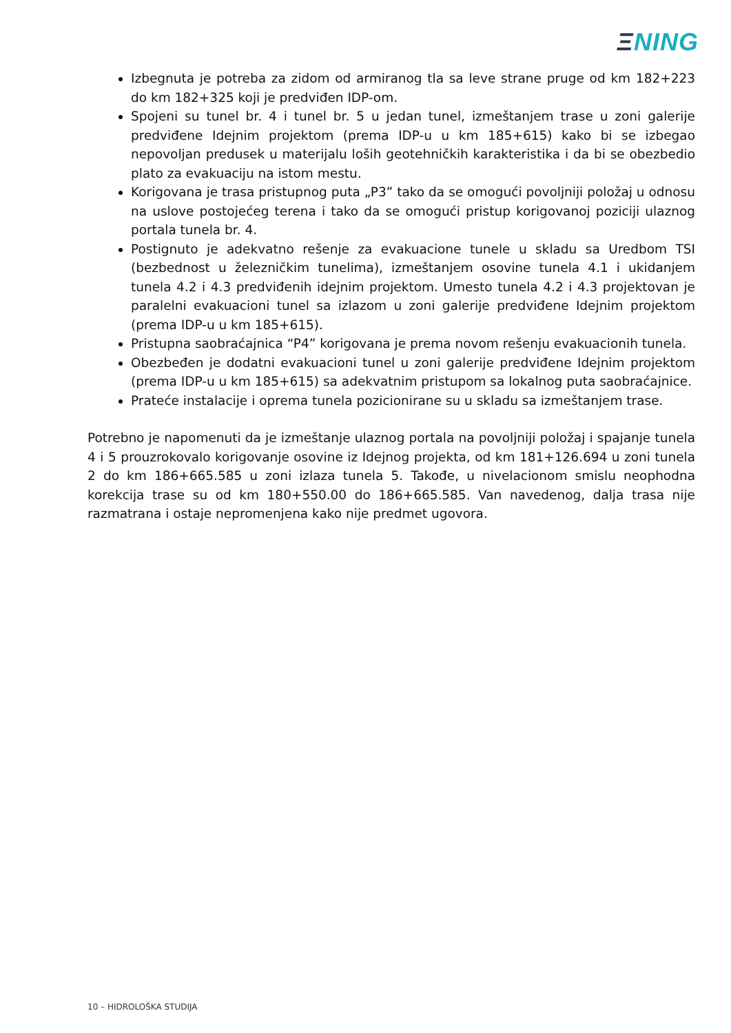ΞNING
Izbegnuta je potreba za zidom od armiranog tla sa leve strane pruge od km 182+223 do km 182+325 koji je predviđen IDP-om.
Spojeni su tunel br. 4 i tunel br. 5 u jedan tunel, izmeštanjem trase u zoni galerije predviđene Idejnim projektom (prema IDP-u u km 185+615) kako bi se izbegao nepovoljan predusek u materijalu loših geotehničkih karakteristika i da bi se obezbedio plato za evakuaciju na istom mestu.
Korigovana je trasa pristupnog puta „P3” tako da se omogući povoljniji položaj u odnosu na uslove postojećeg terena i tako da se omogući pristup korigovanoj poziciji ulaznog portala tunela br. 4.
Postignuto je adekvatno rešenje za evakuacione tunele u skladu sa Uredbom TSI (bezbednost u železničkim tunelima), izmeštanjem osovine tunela 4.1 i ukidanjem tunela 4.2 i 4.3 predviđenih idejnim projektom. Umesto tunela 4.2 i 4.3 projektovan je paralelni evakuacioni tunel sa izlazom u zoni galerije predviđene Idejnim projektom (prema IDP-u u km 185+615).
Pristupna saobraćajnica “P4” korigovana je prema novom rešenju evakuacionih tunela.
Obezbeđen je dodatni evakuacioni tunel u zoni galerije predviđene Idejnim projektom (prema IDP-u u km 185+615) sa adekvatnim pristupom sa lokalnog puta saobraćajnice.
Prateće instalacije i oprema tunela pozicionirane su u skladu sa izmeštanjem trase.
Potrebno je napomenuti da je izmeštanje ulaznog portala na povoljniji položaj i spajanje tunela 4 i 5 prouzrokovalo korigovanje osovine iz Idejnog projekta, od km 181+126.694 u zoni tunela 2 do km 186+665.585 u zoni izlaza tunela 5. Takođe, u nivelacionom smislu neophodna korekcija trase su od km 180+550.00 do 186+665.585. Van navedenog, dalja trasa nije razmatrana i ostaje nepromenjena kako nije predmet ugovora.
10 – HIDROLOŠKA STUDIJA